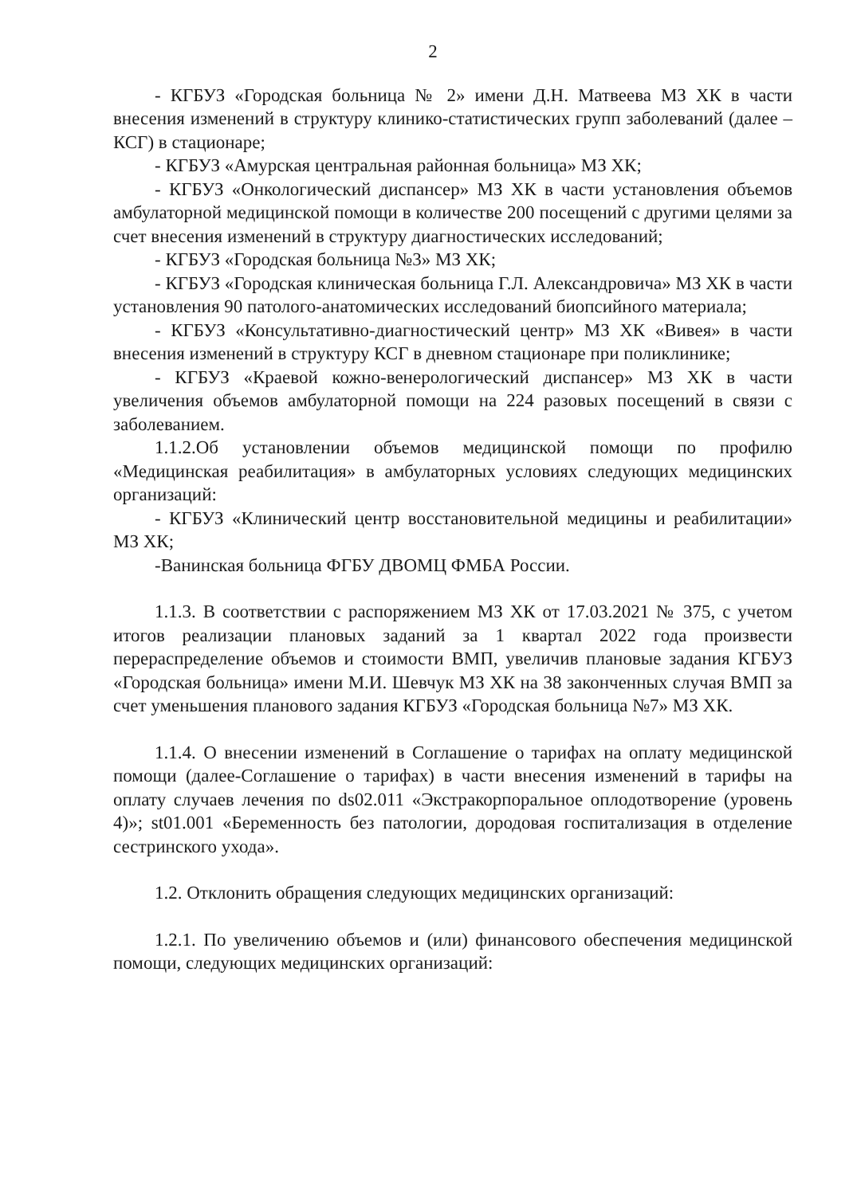2
- КГБУЗ «Городская больница № 2» имени Д.Н. Матвеева МЗ ХК в части внесения изменений в структуру клинико-статистических групп заболеваний (далее –КСГ) в стационаре;
- КГБУЗ «Амурская центральная районная больница» МЗ ХК;
- КГБУЗ «Онкологический диспансер» МЗ ХК в части установления объемов амбулаторной медицинской помощи в количестве 200 посещений с другими целями за счет внесения изменений в структуру диагностических исследований;
- КГБУЗ «Городская больница №3» МЗ ХК;
- КГБУЗ «Городская клиническая больница Г.Л. Александровича» МЗ ХК в части установления 90 патолого-анатомических исследований биопсийного материала;
- КГБУЗ «Консультативно-диагностический центр» МЗ ХК «Вивея» в части внесения изменений в структуру КСГ в дневном стационаре при поликлинике;
- КГБУЗ «Краевой кожно-венерологический диспансер» МЗ ХК в части увеличения объемов амбулаторной помощи на 224 разовых посещений в связи с заболеванием.
1.1.2.Об установлении объемов медицинской помощи по профилю «Медицинская реабилитация» в амбулаторных условиях следующих медицинских организаций:
- КГБУЗ «Клинический центр восстановительной медицины и реабилитации» МЗ ХК;
-Ванинская больница ФГБУ ДВОМЦ ФМБА России.
1.1.3. В соответствии с распоряжением МЗ ХК от 17.03.2021 № 375, с учетом итогов реализации плановых заданий за 1 квартал 2022 года произвести перераспределение объемов и стоимости ВМП, увеличив плановые задания КГБУЗ «Городская больница» имени М.И. Шевчук МЗ ХК на 38 законченных случая ВМП за счет уменьшения планового задания КГБУЗ «Городская больница №7» МЗ ХК.
1.1.4. О внесении изменений в Соглашение о тарифах на оплату медицинской помощи (далее-Соглашение о тарифах) в части внесения изменений в тарифы на оплату случаев лечения по ds02.011 «Экстракорпоральное оплодотворение (уровень 4)»; st01.001 «Беременность без патологии, дородовая госпитализация в отделение сестринского ухода».
1.2. Отклонить обращения следующих медицинских организаций:
1.2.1. По увеличению объемов и (или) финансового обеспечения медицинской помощи, следующих медицинских организаций: